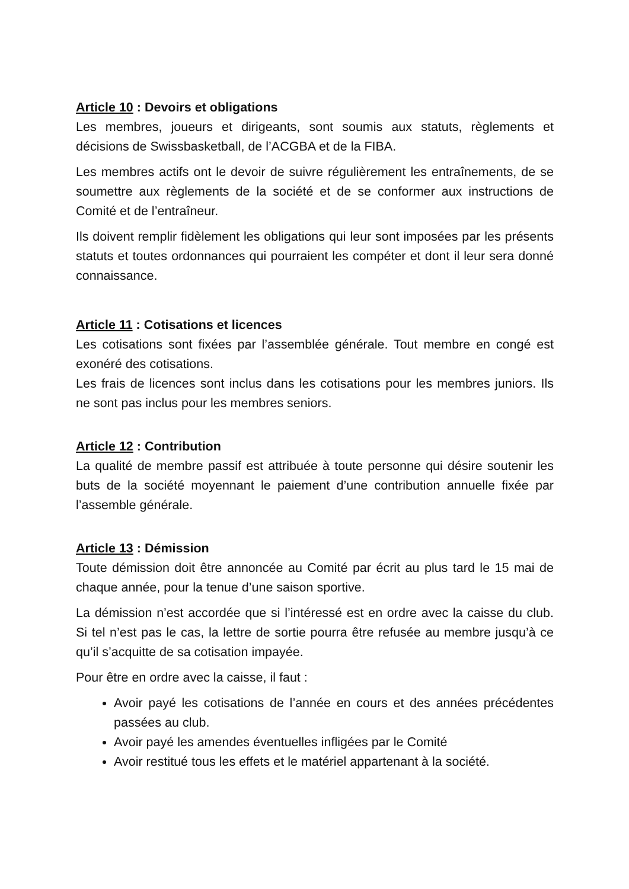Article 10 : Devoirs et obligations
Les membres, joueurs et dirigeants, sont soumis aux statuts, règlements et décisions de Swissbasketball, de l’ACGBA et de la FIBA.
Les membres actifs ont le devoir de suivre régulièrement les entraînements, de se soumettre aux règlements de la société et de se conformer aux instructions de Comité et de l’entraîneur.
Ils doivent remplir fidèlement les obligations qui leur sont imposées par les présents statuts et toutes ordonnances qui pourraient les compéter et dont il leur sera donné connaissance.
Article 11 : Cotisations et licences
Les cotisations sont fixées par l’assemblée générale. Tout membre en congé est exonéré des cotisations.
Les frais de licences sont inclus dans les cotisations pour les membres juniors. Ils ne sont pas inclus pour les membres seniors.
Article 12 : Contribution
La qualité de membre passif est attribuée à toute personne qui désire soutenir les buts de la société moyennant le paiement d’une contribution annuelle fixée par l’assemble générale.
Article 13 : Démission
Toute démission doit être annoncée au Comité par écrit au plus tard le 15 mai de chaque année, pour la tenue d’une saison sportive.
La démission n’est accordée que si l’intéressé est en ordre avec la caisse du club. Si tel n’est pas le cas, la lettre de sortie pourra être refusée au membre jusqu’à ce qu’il s’acquitte de sa cotisation impayée.
Pour être en ordre avec la caisse, il faut :
Avoir payé les cotisations de l’année en cours et des années précédentes passées au club.
Avoir payé les amendes éventuelles infligées par le Comité
Avoir restitué tous les effets et le matériel appartenant à la société.